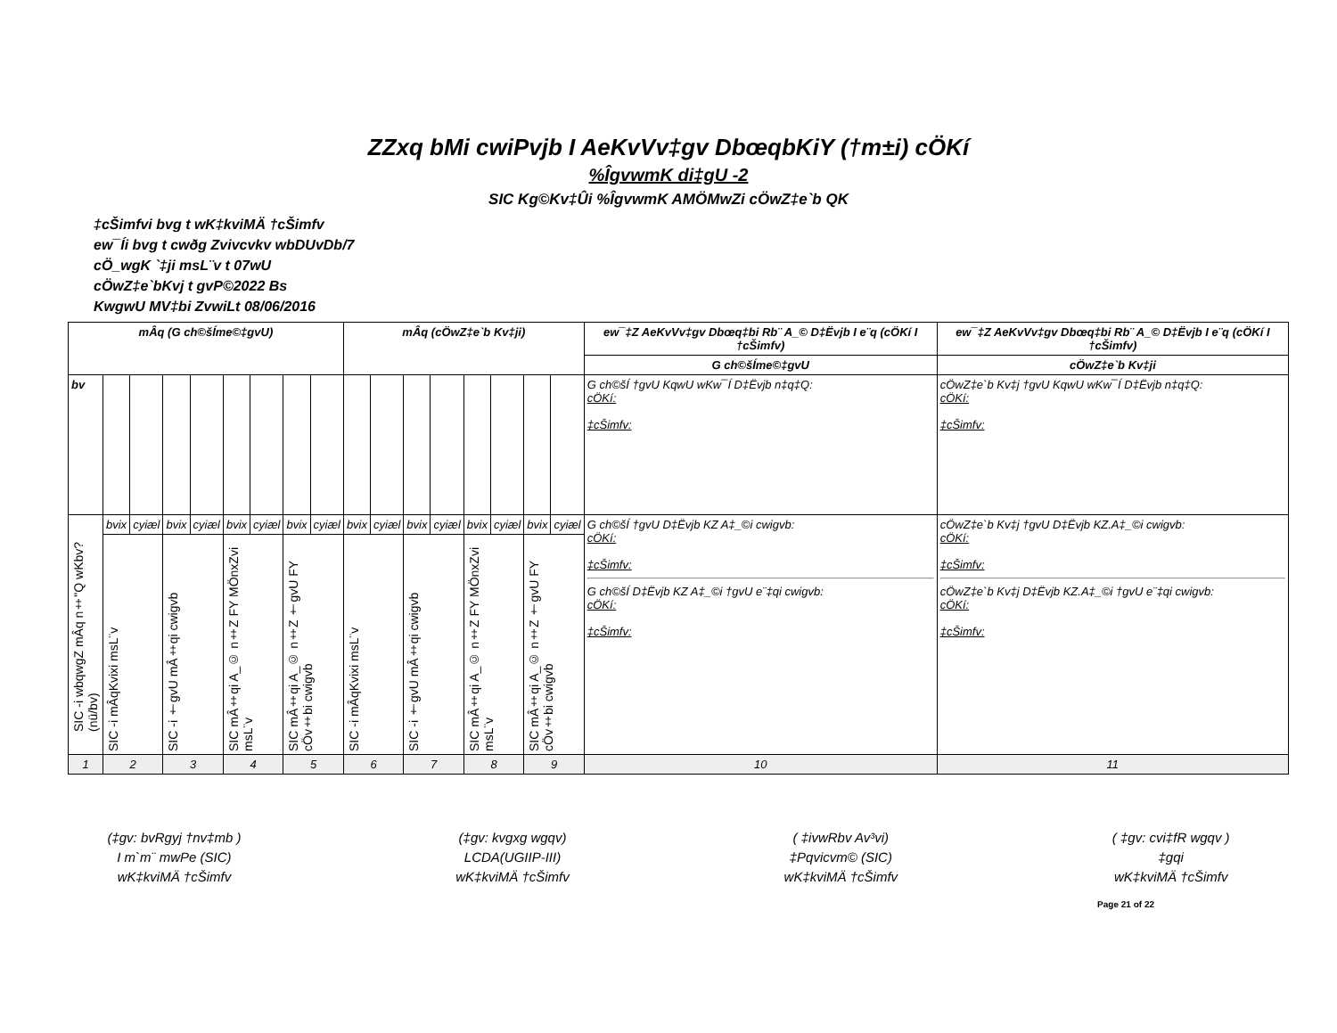ZZxq bMi cwiPvjb I AeKvVv‡gv DbœqbKiY (†m±i) cÖKí
%ÎgvwmK di‡gU -2
SIC Kg©Kv‡Ûi %ÎgvwmK AMÖMwZi cÖwZ‡e`b QK
‡cŠimfvi bvg t wK‡kviMÄ †cŠimfv
ew¯Íi bvg t cwðg Zvivcvkv wbDUvDb/7
cÖ_wgK `‡ji msL¨v t 07wU
cÖwZ‡e`bKvj t gvP©2022 Bs
KwgwU MV‡bi ZvwiLt 08/06/2016
| mÂq (G ch©šÍme©‡gvU) | | | | | | | | | mÂq (cÖwZ‡e`b Kv‡ji) | | | | | | | | ew¯‡Z AeKvVv‡gv Dbœq‡bi Rb¨ A_© D‡Ëvjb I e¨q (cÖKí I †cŠimfv) | ew¯‡Z AeKvVv‡gv Dbœq‡bi Rb¨ A_© D‡Ëvjb I e¨q (cÖKí I †cŠimfv) |
| --- | --- | --- | --- | --- | --- | --- | --- | --- | --- | --- | --- | --- | --- | --- | --- | --- | --- | --- |
| | | | | | | | | | | | | | | | | | G ch©šÍme©‡gvU | cÖwZ‡e`b Kv‡ji |
| bv | | | | | | | | | | | | | | | | | G ch©šÍ †gvU KqwU wKw¯Í D‡Ëvjb n‡q‡Q: cÖKí: ‡cŠimfv: | cÖwZ‡e`b Kv‡j †gvU KqwU wKw¯Í D‡Ëvjb n‡q‡Q: cÖKí: ‡cŠimfv: |
| SIC -i wbqwgZ mÂq n‡"Q wKbv? (nü/bv) | bvix | cyiæl | bvix | cyiæl | bvix | cyiæl | bvix | cyiæl | bvix | cyiæl | bvix | cyiæl | bvix | cyiæl | bvix | cyiæl | G ch©šÍ †gvU D‡Ëvjb KZ A‡_©i cwigvb: cÖKí: ‡cŠimfv: G ch©šÍ D‡Ëvjb KZ A‡_©i †gvU e¨‡qi cwigvb: cÖKí: ‡cŠimfv: | cÖwZ‡e`b Kv‡j †gvU D‡Ëvjb KZ.A‡_©i cwigvb: cÖKí: ‡cŠimfv: cÖwZ‡e`b Kv‡j D‡Ëvjb KZ.A‡_©i †gvU e¨‡qi cwigvb: cÖKí: ‡cŠimfv: |
| | SIC -i mÂqKvixi msL¨v | | SIC -i †gvU mÂ‡qi cwigvb | | SIC mÂ‡qi A_© n‡Z FY MÖnxZvi msL¨v | | SIC mÂ‡qi A_© n‡Z †gvU FY cÖv‡bi cwigvb | | SIC -i mÂqKvixi msL¨v | | SIC -i †gvU mÂ‡qi cwigvb | | SIC mÂ‡qi A_© n‡Z FY MÖnxZvi msL¨v | | SIC mÂ‡qi A_© n‡Z †gvU FY cÖv‡bi cwigvb | | | |
| 1 | 2 | | 3 | | 4 | | 5 | | 6 | | 7 | | 8 | | 9 | | 10 | 11 |
(‡gv: bvRgyj †nv‡mb )
I m`m¨ mwPe (SIC)
wK‡kviMÄ †cŠimfv
(‡gv: kvgxg wgqv)
LCDA(UGIIP-III)
wK‡kviMÄ †cŠimfv
( ‡ivwRbv Av³vi)
‡Pqvicvm© (SIC)
wK‡kviMÄ †cŠimfv
( ‡gv: cvi‡fR wgqv )
‡gqi
wK‡kviMÄ †cŠimfv
Page 21 of 22